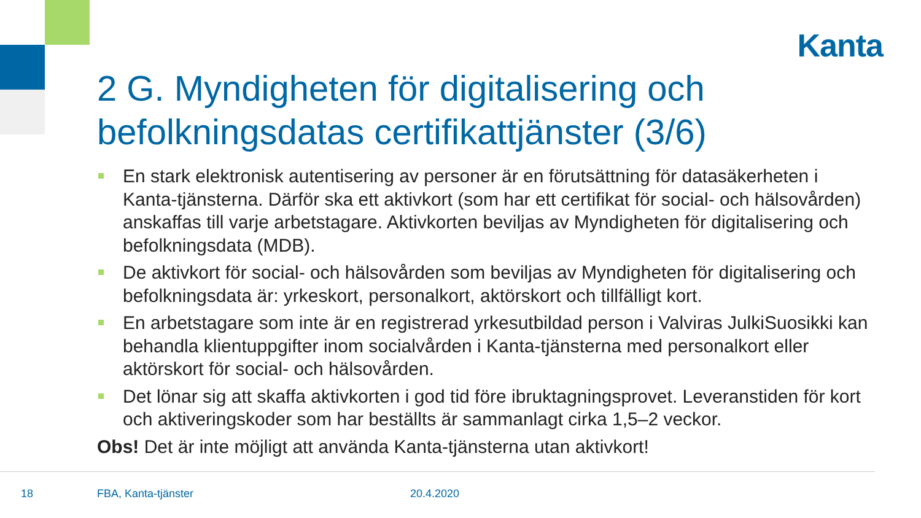Kanta
2 G. Myndigheten för digitalisering och befolkningsdatas certifikattjänster (3/6)
En stark elektronisk autentisering av personer är en förutsättning för datasäkerheten i Kanta-tjänsterna. Därför ska ett aktivkort (som har ett certifikat för social- och hälsovården) anskaffas till varje arbetstagare. Aktivkorten beviljas av Myndigheten för digitalisering och befolkningsdata (MDB).
De aktivkort för social- och hälsovården som beviljas av Myndigheten för digitalisering och befolkningsdata är: yrkeskort, personalkort, aktörskort och tillfälligt kort.
En arbetstagare som inte är en registrerad yrkesutbildad person i Valviras JulkiSuosikki kan behandla klientuppgifter inom socialvården i Kanta-tjänsterna med personalkort eller aktörskort för social- och hälsovården.
Det lönar sig att skaffa aktivkorten i god tid före ibruktagningsprovet. Leveranstiden för kort och aktiveringskoder som har beställts är sammanlagt cirka 1,5–2 veckor.
Obs! Det är inte möjligt att använda Kanta-tjänsterna utan aktivkort!
18 FBA, Kanta-tjänster 20.4.2020